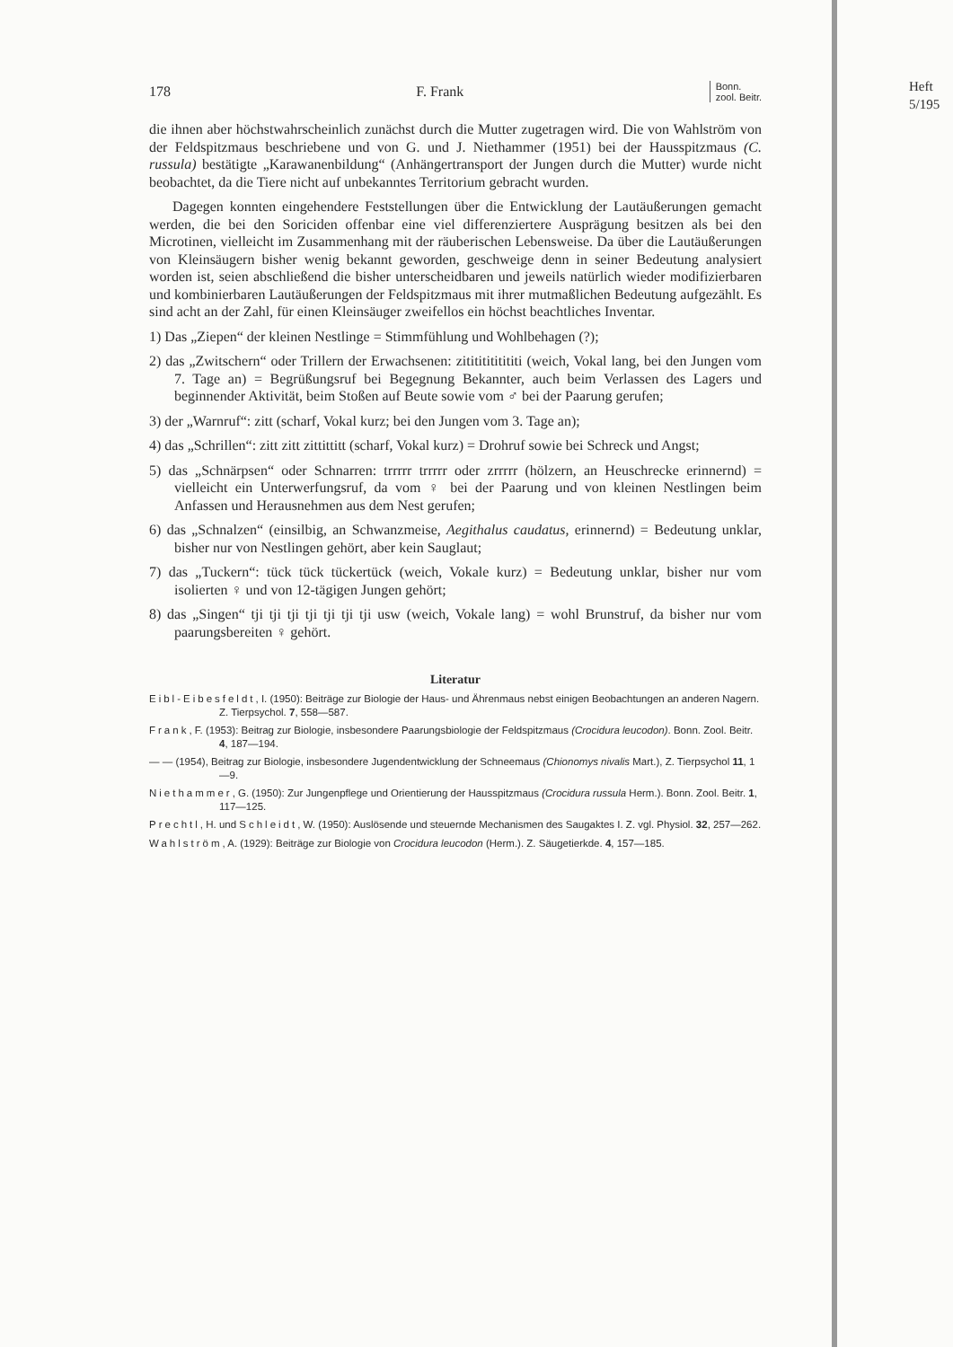178 F. Frank Bonn.
zool. Beitr.
die ihnen aber höchstwahrscheinlich zunächst durch die Mutter zugetragen wird. Die von Wahlström von der Feldspitzmaus beschriebene und von G. und J. Niethammer (1951) bei der Hausspitzmaus (C. russula) bestätigte „Karawanenbildung“ (Anhängertransport der Jungen durch die Mutter) wurde nicht beobachtet, da die Tiere nicht auf unbekanntes Territorium gebracht wurden.
Dagegen konnten eingehendere Feststellungen über die Entwicklung der Lautäußerungen gemacht werden, die bei den Soriciden offenbar eine viel differenziertere Ausprägung besitzen als bei den Microtinen, vielleicht im Zusammenhang mit der räuberischen Lebensweise. Da über die Lautäußerungen von Kleinsäugern bisher wenig bekannt geworden, geschweige denn in seiner Bedeutung analysiert worden ist, seien abschließend die bisher unterscheidbaren und jeweils natürlich wieder modifizierbaren und kombinierbaren Lautäußerungen der Feldspitzmaus mit ihrer mutmaßlichen Bedeutung aufgezählt. Es sind acht an der Zahl, für einen Kleinsäuger zweifellos ein höchst beachtliches Inventar.
1) Das „Ziepen“ der kleinen Nestlinge = Stimmfühlung und Wohlbehagen (?);
2) das „Zwitschern“ oder Trillern der Erwachsenen: zitititititititi (weich, Vokal lang, bei den Jungen vom 7. Tage an) = Begrüßungsruf bei Begegnung Bekannter, auch beim Verlassen des Lagers und beginnender Aktivität, beim Stoßen auf Beute sowie vom ♂ bei der Paarung gerufen;
3) der „Warnruf“: zitt (scharf, Vokal kurz; bei den Jungen vom 3. Tage an);
4) das „Schrillen“: zitt zitt zittittitt (scharf, Vokal kurz) = Drohruf sowie bei Schreck und Angst;
5) das „Schnärpsen“ oder Schnarren: trrrrr trrrrr oder zrrrrr (hölzern, an Heuschrecke erinnernd) = vielleicht ein Unterwerfungsruf, da vom ♀ bei der Paarung und von kleinen Nestlingen beim Anfassen und Herausnehmen aus dem Nest gerufen;
6) das „Schnalzen“ (einsilbig, an Schwanzmeise, Aegithalus caudatus, erinnernd) = Bedeutung unklar, bisher nur von Nestlingen gehört, aber kein Sauglaut;
7) das „Tuckern“: tück tück tückertück (weich, Vokale kurz) = Bedeutung unklar, bisher nur vom isolierten ♀ und von 12-tägigen Jungen gehört;
8) das „Singen“ tji tji tji tji tji tji tji usw (weich, Vokale lang) = wohl Brunstruf, da bisher nur vom paarungsbereiten ♀ gehört.
Literatur
Eibl-Eibesfeldt, I. (1950): Beiträge zur Biologie der Haus- und Ährenmaus nebst einigen Beobachtungen an anderen Nagern. Z. Tierpsychol. 7, 558—587.
Frank, F. (1953): Beitrag zur Biologie, insbesondere Paarungsbiologie der Feldspitzmaus (Crocidura leucodon). Bonn. Zool. Beitr. 4, 187—194.
— — (1954), Beitrag zur Biologie, insbesondere Jugendentwicklung der Schneemaus (Chionomys nivalis Mart.), Z. Tierpsychol 11, 1—9.
Niethammer, G. (1950): Zur Jungenpflege und Orientierung der Hausspitzmaus (Crocidura russula Herm.). Bonn. Zool. Beitr. 1, 117—125.
Prechtl, H. und Schleidt, W. (1950): Auslösende und steuernde Mechanismen des Saugaktes I. Z. vgl. Physiol. 32, 257—262.
Wahlström, A. (1929): Beiträge zur Biologie von Crocidura leucodon (Herm.). Z. Säugetierkde. 4, 157—185.
Heft
5/195